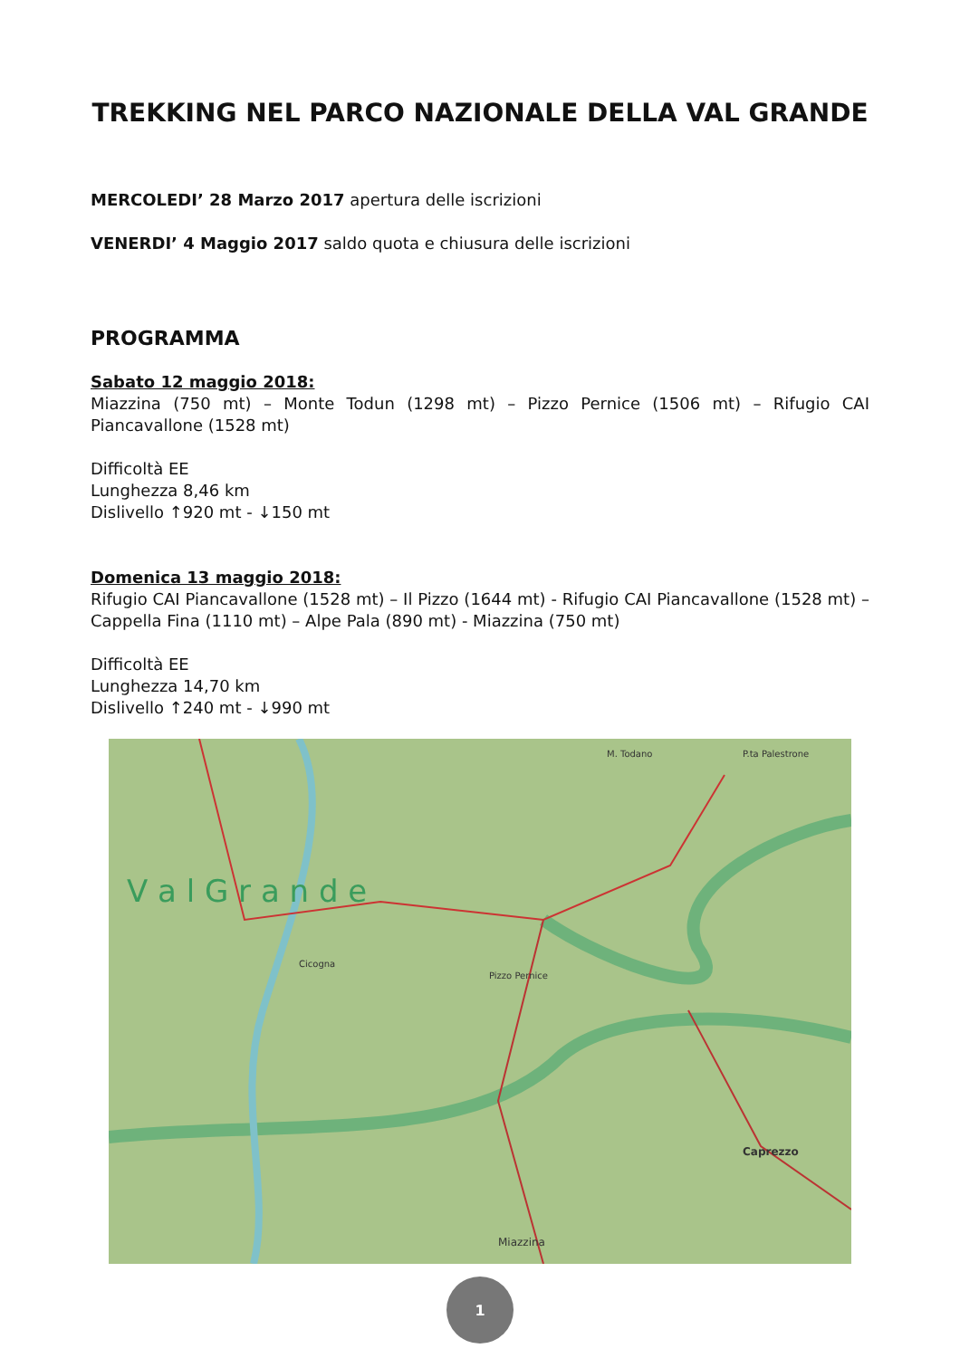TREKKING NEL PARCO NAZIONALE DELLA VAL GRANDE
MERCOLEDI’ 28 Marzo 2017 apertura delle iscrizioni
VENERDI’ 4 Maggio 2017 saldo quota e chiusura delle iscrizioni
PROGRAMMA
Sabato 12 maggio 2018:
Miazzina (750 mt) – Monte Todun (1298 mt) – Pizzo Pernice (1506 mt) – Rifugio CAI Piancavallone (1528 mt)
Difficoltà EE
Lunghezza 8,46 km
Dislivello ↑920 mt - ↓150 mt
Domenica 13 maggio 2018:
Rifugio CAI Piancavallone (1528 mt) – Il Pizzo (1644 mt) - Rifugio CAI Piancavallone (1528 mt) – Cappella Fina (1110 mt) – Alpe Pala (890 mt) - Miazzina (750 mt)
Difficoltà EE
Lunghezza 14,70 km
Dislivello ↑240 mt - ↓990 mt
V a l G r a n d e
Cicogna
Pizzo Pernice
M. Todano
P.ta Palestrone
Caprezzo
Miazzina
1